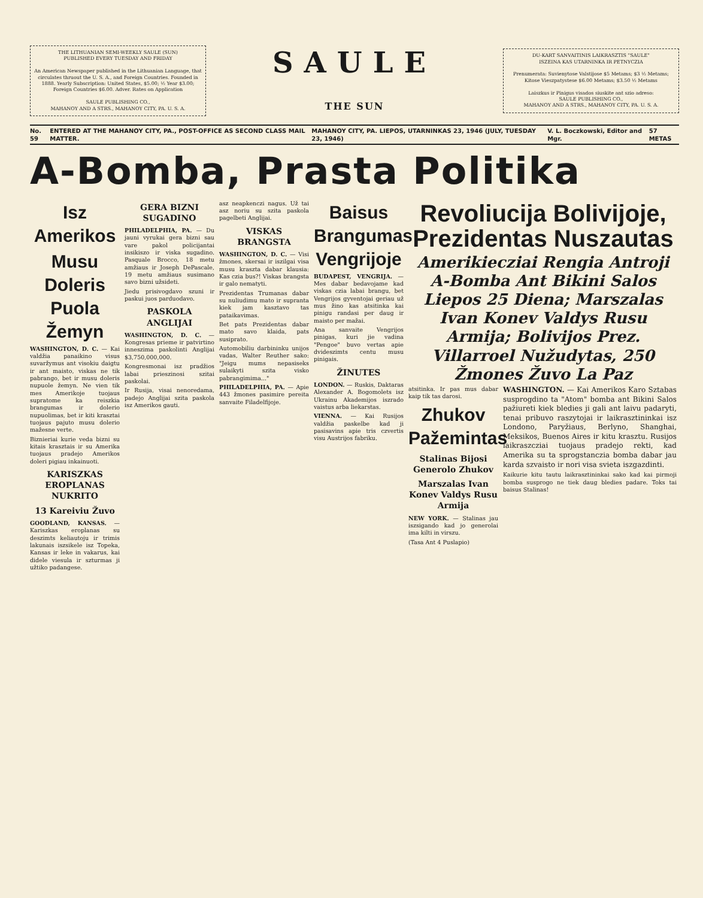THE LITHUANIAN SEMI-WEEKLY SAULE (SUN)
PUBLISHED EVERY TUESDAY AND FRIDAY
An American Newspaper published in the Lithuanian Language, that circulates thruout the U. S. A., and Foreign Countries. Founded in 1888. Yearly Subscription: United States, $5.00; ½ Year $3.00; Foreign Countries $6.00. Adver. Rates on Application
SAULE PUBLISHING CO.,
MAHANOY AND A STRS., MAHANOY CITY, PA. U. S. A.
SAULE
THE SUN
DU-KART SANVAITINIS LAIKRASZTIS "SAULE"
ISZEINA KAS UTARNINKA IR PETNYCZIA
Prenumerata: Suvienytose Valstijose $5 Metams; $3 ½ Metams; Kitose Vieszpatystese $6.00 Metams; $3.50 ½ Metams
Laiszkus ir Pinigus visados siuskite ant szio adreso:
SAULE PUBLISHING CO.,
MAHANOY AND A STRS., MAHANOY CITY, PA. U. S. A.
No. 59 ENTERED AT THE MAHANOY CITY, PA., POST-OFFICE AS SECOND CLASS MAIL MATTER. MAHANOY CITY, PA. LIEPOS, UTARNINKAS 23, 1946 (JULY, TUESDAY 23, 1946) V. L. Boczkowski, Editor and Mgr. 57 METAS
A-Bomba, Prasta Politika
Isz Amerikos
Musu Doleris Puola Žemyn
WASHINGTON, D. C. — Kai valdžia panaikino visus suvaržymus ant visokiu daigtu ir ant maisto, viskas ne tik pabrango, bet ir musu doleris nupuole žemyn. Ne vien tik mes Amerikoje tuojaus supratome ka reiszkia brangumas ir dolerio nupuolimas, bet ir kiti krasztai tuojaus pajuto musu dolerio mažesne verte.
Biznieriai kurie veda bizni su kitais krasztais ir su Amerika tuojaus pradejo Amerikos doleri pigiau inkainuoti.
KARISZKAS EROPLANAS NUKRITO
13 Kareiviu Žuvo
GOODLAND, KANSAS. — Kariszkas eroplanas su deszimts keliautoju ir trimis lakunais iszsikele isz Topeka, Kansas ir leke in vakarus, kai didele viesula ir szturmas ji užtiko padangese.
GERA BIZNI SUGADINO
PHILADELPHIA, PA. — Du jauni vyrukai gera bizni sau vare pakol policijantai insikiszo ir viska sugadino. Pasquale Brocco, 18 metu amžiaus ir Joseph DePascale, 19 metu amžiaus susimano savo bizni užsideti.
Jiedu prisivogdavo szuni ir paskui juos parduodavo.
PASKOLA ANGLIJAI
WASHINGTON, D. C. — Kongresas prieme ir patvirtino inneszima paskolinti Anglijai $3,750,000,000.
Kongresmonai isz pradžios labai priesz­inosi szitai paskolai.
Ir Rusija, visai nenoredama, padejo Anglijai szita paskola isz Amerikos gauti.
asz neapkenczi nagus. Už tai asz noriu su szita paskola pagelbeti Anglijai.
VISKAS BRANGSTA
WASHINGTON, D. C. — Visi žmones, skersai ir iszilgai visa musu kraszta dabar klausia: Kas czia bus?! Viskas brangsta ir galo nematyti.
Prezidentas Trumanas dabar su nuliudimu mato ir supranta kiek jam kasztavo tas pataikavimas.
Bet pats Prezidentas dabar mato savo klaida, pats susipratо.
Automobiliu darbininku unijos vadas, Walter Reuther sako: "Jeigu mums nepasiseks sulaikyti szita visko pabrangimima..."
PHILADELPHIA, PA. — Apie 443 žmones pasimire pereita sanvaite Filadelfijoje.
Baisus Brangumas Vengrijoje
BUDAPEST, VENGRIJA. — Mes dabar bedavojame kad viskas czia labai brangu, bet Vengrijos gyventojai geriau už mus žino kas atsitinka kai pinigu randasi per daug ir maisto per mažai.
Ana sanvaite Vengrijos pinigas, kuri jie vadina "Pengoe" buvo vertas apie dvideszimts centu musu pinigais.
ŽINUTES
LONDON. — Ruskis, Daktaras Alexander A. Bogomolets isz Ukrainu Akademijos iszrado vaistus arba liekarstas.
VIENNA. — Kai Rusijos valdžia paskelbe kad ji pasisavins apie tris czvertis visu Austrijos fabriku.
Revoliucija Bolivijoje, Prezidentas Nuszautas
Amerikiecziai Rengia Antroji A-Bomba Ant Bikini Salos Liepos 25 Diena; Marszalas Ivan Konev Valdys Rusu Armija; Bolivijos Prez. Villarroel Nužudytas, 250 Žmones Žuvo La Paz
atsitinka. Ir pas mus dabar kaip tik tas darosi.
Zhukov Pažemintas
Stalinas Bijosi Generolo Zhukov
Marszalas Ivan Konev Valdys Rusu Armija
NEW YORK. — Stalinas jau iszsigando kad jo generolai ima kilti in virszu.
(Tasa Ant 4 Puslapio)
WASHINGTON. — Kai Amerikos Karo Sztabas susprogdino ta "Atom" bomba ant Bikini Salos pažiureti kiek bledies ji gali ant laivu padaryti, tenai pribuvo raszytojai ir laikrasztininkai isz Londono, Paryžiaus, Berlyno, Shanghai, Meksikos, Buenos Aires ir kitu krasztu. Rusijos laikraszcziai tuojaus pradejo rekti, kad Amerika su ta sprogstanczia bomba dabar jau karda szvaisto ir nori visa svieta iszgazdinti.
Kaikurie kitu tautu laikrasztininkai sako kad kai pirmoji bomba susprogo ne tiek daug bledies padare. Toks tai baisus Stalinas!